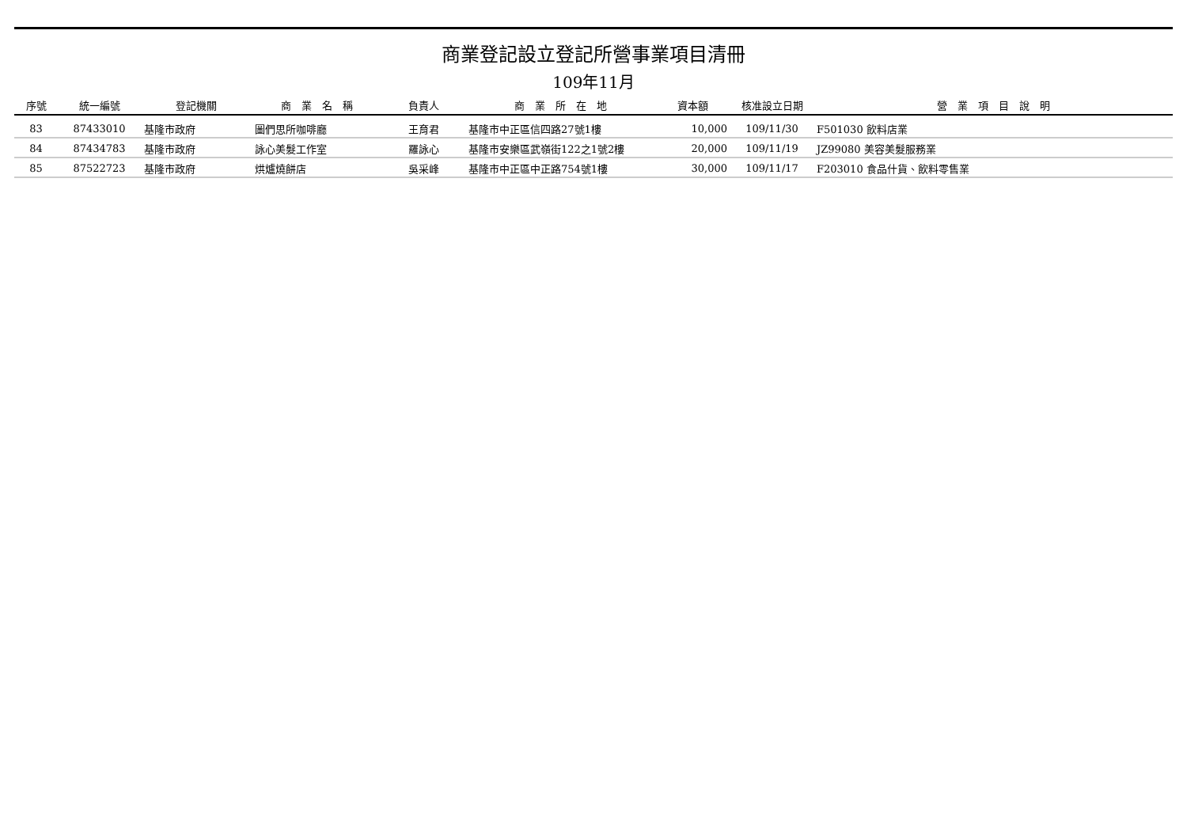商業登記設立登記所營事業項目清冊
109年11月
| 序號 | 統一編號 | 登記機關 | 商 業 名 稱 | 負責人 | 商 業 所 在 地 | 資本額 | 核准設立日期 | 營 業 項 目 說 明 |
| --- | --- | --- | --- | --- | --- | --- | --- | --- |
| 83 | 87433010 | 基隆市政府 | 圖們思所咖啡廳 | 王育君 | 基隆市中正區信四路27號1樓 | 10,000 | 109/11/30 | F501030 飲料店業 |
| 84 | 87434783 | 基隆市政府 | 詠心美髮工作室 | 羅詠心 | 基隆市安樂區武嶺街122之1號2樓 | 20,000 | 109/11/19 | JZ99080 美容美髮服務業 |
| 85 | 87522723 | 基隆市政府 | 烘爐燒餅店 | 吳采峰 | 基隆市中正區中正路754號1樓 | 30,000 | 109/11/17 | F203010 食品什貨、飲料零售業 |